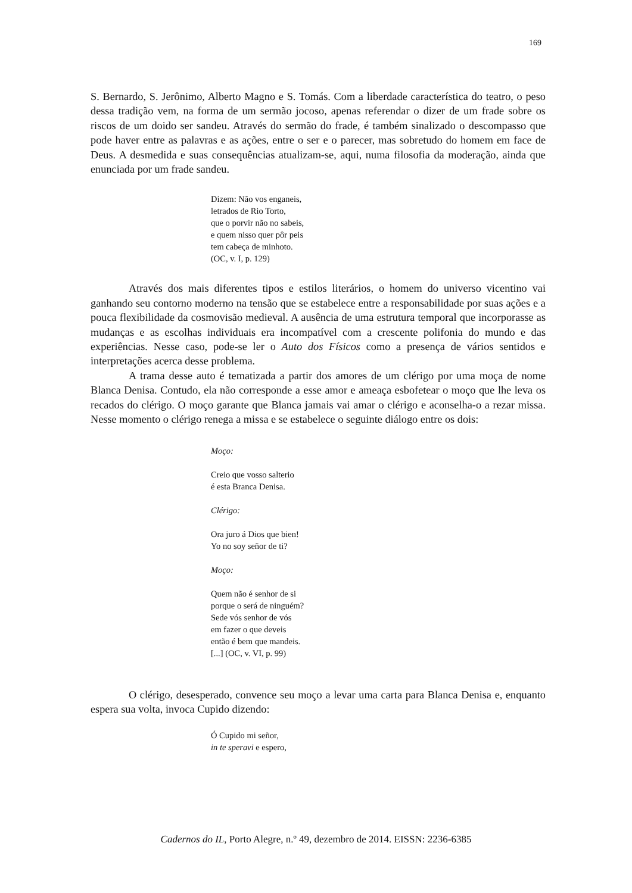169
S. Bernardo, S. Jerônimo, Alberto Magno e S. Tomás. Com a liberdade característica do teatro, o peso dessa tradição vem, na forma de um sermão jocoso, apenas referendar o dizer de um frade sobre os riscos de um doido ser sandeu. Através do sermão do frade, é também sinalizado o descompasso que pode haver entre as palavras e as ações, entre o ser e o parecer, mas sobretudo do homem em face de Deus. A desmedida e suas consequências atualizam-se, aqui, numa filosofia da moderação, ainda que enunciada por um frade sandeu.
Dizem: Não vos enganeis,
letrados de Rio Torto,
que o porvir não no sabeis,
e quem nisso quer pôr peis
tem cabeça de minhoto.
(OC, v. I, p. 129)
Através dos mais diferentes tipos e estilos literários, o homem do universo vicentino vai ganhando seu contorno moderno na tensão que se estabelece entre a responsabilidade por suas ações e a pouca flexibilidade da cosmovisão medieval. A ausência de uma estrutura temporal que incorporasse as mudanças e as escolhas individuais era incompatível com a crescente polifonia do mundo e das experiências. Nesse caso, pode-se ler o Auto dos Físicos como a presença de vários sentidos e interpretações acerca desse problema.
A trama desse auto é tematizada a partir dos amores de um clérigo por uma moça de nome Blanca Denisa. Contudo, ela não corresponde a esse amor e ameaça esbofetear o moço que lhe leva os recados do clérigo. O moço garante que Blanca jamais vai amar o clérigo e aconselha-o a rezar missa. Nesse momento o clérigo renega a missa e se estabelece o seguinte diálogo entre os dois:
Moço:
Creio que vosso salterio
é esta Branca Denisa.
Clérigo:
Ora juro á Dios que bien!
Yo no soy señor de ti?
Moço:
Quem não é senhor de si
porque o será de ninguém?
Sede vós senhor de vós
em fazer o que deveis
então é bem que mandeis.
[...] (OC, v. VI, p. 99)
O clérigo, desesperado, convence seu moço a levar uma carta para Blanca Denisa e, enquanto espera sua volta, invoca Cupido dizendo:
Ó Cupido mi señor,
in te speravi e espero,
Cadernos do IL, Porto Alegre, n.º 49, dezembro de 2014. EISSN: 2236-6385